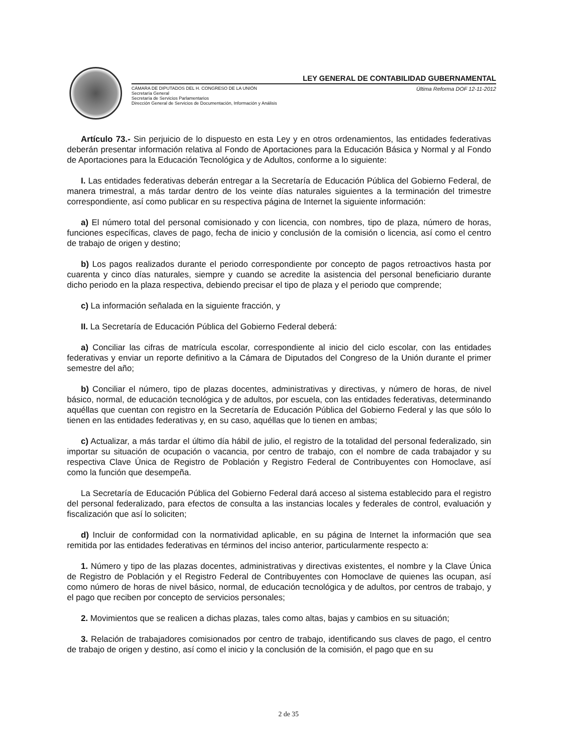LEY GENERAL DE CONTABILIDAD GUBERNAMENTAL
CÁMARA DE DIPUTADOS DEL H. CONGRESO DE LA UNIÓN
Secretaría General
Secretaría de Servicios Parlamentarios
Dirección General de Servicios de Documentación, Información y Análisis
Última Reforma DOF 12-11-2012
Artículo 73.- Sin perjuicio de lo dispuesto en esta Ley y en otros ordenamientos, las entidades federativas deberán presentar información relativa al Fondo de Aportaciones para la Educación Básica y Normal y al Fondo de Aportaciones para la Educación Tecnológica y de Adultos, conforme a lo siguiente:
I. Las entidades federativas deberán entregar a la Secretaría de Educación Pública del Gobierno Federal, de manera trimestral, a más tardar dentro de los veinte días naturales siguientes a la terminación del trimestre correspondiente, así como publicar en su respectiva página de Internet la siguiente información:
a) El número total del personal comisionado y con licencia, con nombres, tipo de plaza, número de horas, funciones específicas, claves de pago, fecha de inicio y conclusión de la comisión o licencia, así como el centro de trabajo de origen y destino;
b) Los pagos realizados durante el periodo correspondiente por concepto de pagos retroactivos hasta por cuarenta y cinco días naturales, siempre y cuando se acredite la asistencia del personal beneficiario durante dicho periodo en la plaza respectiva, debiendo precisar el tipo de plaza y el periodo que comprende;
c) La información señalada en la siguiente fracción, y
II. La Secretaría de Educación Pública del Gobierno Federal deberá:
a) Conciliar las cifras de matrícula escolar, correspondiente al inicio del ciclo escolar, con las entidades federativas y enviar un reporte definitivo a la Cámara de Diputados del Congreso de la Unión durante el primer semestre del año;
b) Conciliar el número, tipo de plazas docentes, administrativas y directivas, y número de horas, de nivel básico, normal, de educación tecnológica y de adultos, por escuela, con las entidades federativas, determinando aquéllas que cuentan con registro en la Secretaría de Educación Pública del Gobierno Federal y las que sólo lo tienen en las entidades federativas y, en su caso, aquéllas que lo tienen en ambas;
c) Actualizar, a más tardar el último día hábil de julio, el registro de la totalidad del personal federalizado, sin importar su situación de ocupación o vacancia, por centro de trabajo, con el nombre de cada trabajador y su respectiva Clave Única de Registro de Población y Registro Federal de Contribuyentes con Homoclave, así como la función que desempeña.
La Secretaría de Educación Pública del Gobierno Federal dará acceso al sistema establecido para el registro del personal federalizado, para efectos de consulta a las instancias locales y federales de control, evaluación y fiscalización que así lo soliciten;
d) Incluir de conformidad con la normatividad aplicable, en su página de Internet la información que sea remitida por las entidades federativas en términos del inciso anterior, particularmente respecto a:
1. Número y tipo de las plazas docentes, administrativas y directivas existentes, el nombre y la Clave Única de Registro de Población y el Registro Federal de Contribuyentes con Homoclave de quienes las ocupan, así como número de horas de nivel básico, normal, de educación tecnológica y de adultos, por centros de trabajo, y el pago que reciben por concepto de servicios personales;
2. Movimientos que se realicen a dichas plazas, tales como altas, bajas y cambios en su situación;
3. Relación de trabajadores comisionados por centro de trabajo, identificando sus claves de pago, el centro de trabajo de origen y destino, así como el inicio y la conclusión de la comisión, el pago que en su
2 de 35